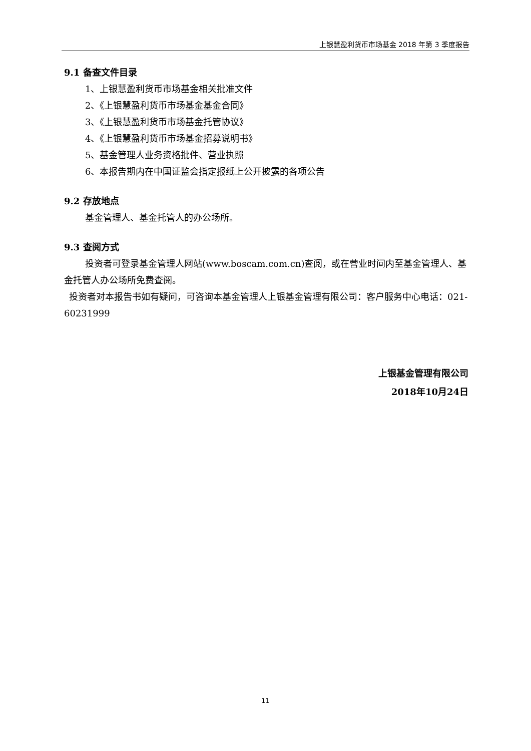上银慧盈利货币市场基金 2018 年第 3 季度报告
9.1 备查文件目录
1、上银慧盈利货币市场基金相关批准文件
2、《上银慧盈利货币市场基金基金合同》
3、《上银慧盈利货币市场基金托管协议》
4、《上银慧盈利货币市场基金招募说明书》
5、基金管理人业务资格批件、营业执照
6、本报告期内在中国证监会指定报纸上公开披露的各项公告
9.2 存放地点
基金管理人、基金托管人的办公场所。
9.3 查阅方式
投资者可登录基金管理人网站(www.boscam.com.cn)查阅，或在营业时间内至基金管理人、基金托管人办公场所免费查阅。
投资者对本报告书如有疑问，可咨询本基金管理人上银基金管理有限公司：客户服务中心电话：021-60231999
上银基金管理有限公司
2018年10月24日
11